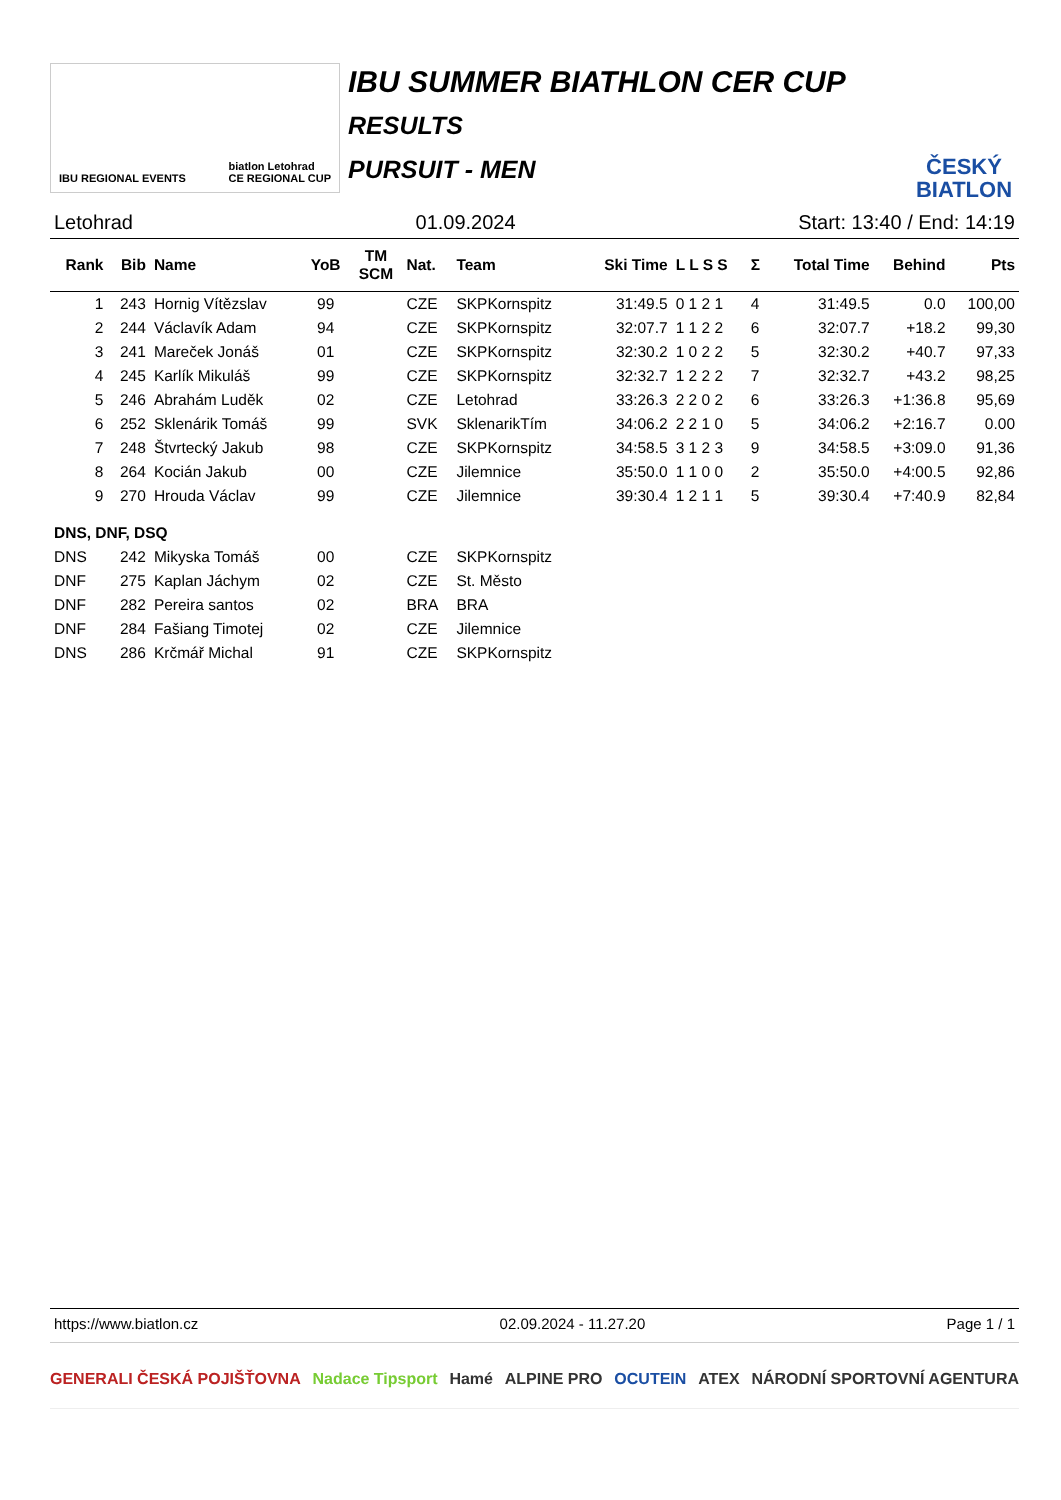IBU REGIONAL EVENTS biatlon Letohrad
CE REGIONAL CUP
IBU SUMMER BIATHLON CER CUP
RESULTS
PURSUIT - MEN
ČESKÝ
BIATLON
Letohrad 01.09.2024 Start: 13:40 / End: 14:19
| Rank | Bib | Name | YoB | TM SCM | Nat. | Team | Ski Time | L L S S | Σ | Total Time | Behind | Pts |
| --- | --- | --- | --- | --- | --- | --- | --- | --- | --- | --- | --- | --- |
| 1 | 243 | Hornig Vítězslav | 99 | | CZE | SKPKornspitz | 31:49.5 | 0 1 2 1 | 4 | 31:49.5 | 0.0 | 100,00 |
| 2 | 244 | Václavík Adam | 94 | | CZE | SKPKornspitz | 32:07.7 | 1 1 2 2 | 6 | 32:07.7 | +18.2 | 99,30 |
| 3 | 241 | Mareček Jonáš | 01 | | CZE | SKPKornspitz | 32:30.2 | 1 0 2 2 | 5 | 32:30.2 | +40.7 | 97,33 |
| 4 | 245 | Karlík Mikuláš | 99 | | CZE | SKPKornspitz | 32:32.7 | 1 2 2 2 | 7 | 32:32.7 | +43.2 | 98,25 |
| 5 | 246 | Abrahám Luděk | 02 | | CZE | Letohrad | 33:26.3 | 2 2 0 2 | 6 | 33:26.3 | +1:36.8 | 95,69 |
| 6 | 252 | Sklenárik Tomáš | 99 | | SVK | SklenarikTím | 34:06.2 | 2 2 1 0 | 5 | 34:06.2 | +2:16.7 | 0.00 |
| 7 | 248 | Štvrtecký Jakub | 98 | | CZE | SKPKornspitz | 34:58.5 | 3 1 2 3 | 9 | 34:58.5 | +3:09.0 | 91,36 |
| 8 | 264 | Kocián Jakub | 00 | | CZE | Jilemnice | 35:50.0 | 1 1 0 0 | 2 | 35:50.0 | +4:00.5 | 92,86 |
| 9 | 270 | Hrouda Václav | 99 | | CZE | Jilemnice | 39:30.4 | 1 2 1 1 | 5 | 39:30.4 | +7:40.9 | 82,84 |
| DNS, DNF, DSQ | | | | | | | | | | | | |
| DNS | 242 | Mikyska Tomáš | 00 | | CZE | SKPKornspitz | | | | | | |
| DNF | 275 | Kaplan Jáchym | 02 | | CZE | St. Město | | | | | | |
| DNF | 282 | Pereira santos | 02 | | BRA | BRA | | | | | | |
| DNF | 284 | Fašiang Timotej | 02 | | CZE | Jilemnice | | | | | | |
| DNS | 286 | Krčmář Michal | 91 | | CZE | SKPKornspitz | | | | | | |
https://www.biatlon.cz 02.09.2024 - 11.27.20 Page 1 / 1
GENERALI ČESKÁ POJIŠŤOVNA Nadace Tipsport Hamé ALPINE PRO OCUTEIN ATEX NÁRODNÍ SPORTOVNÍ AGENTURA